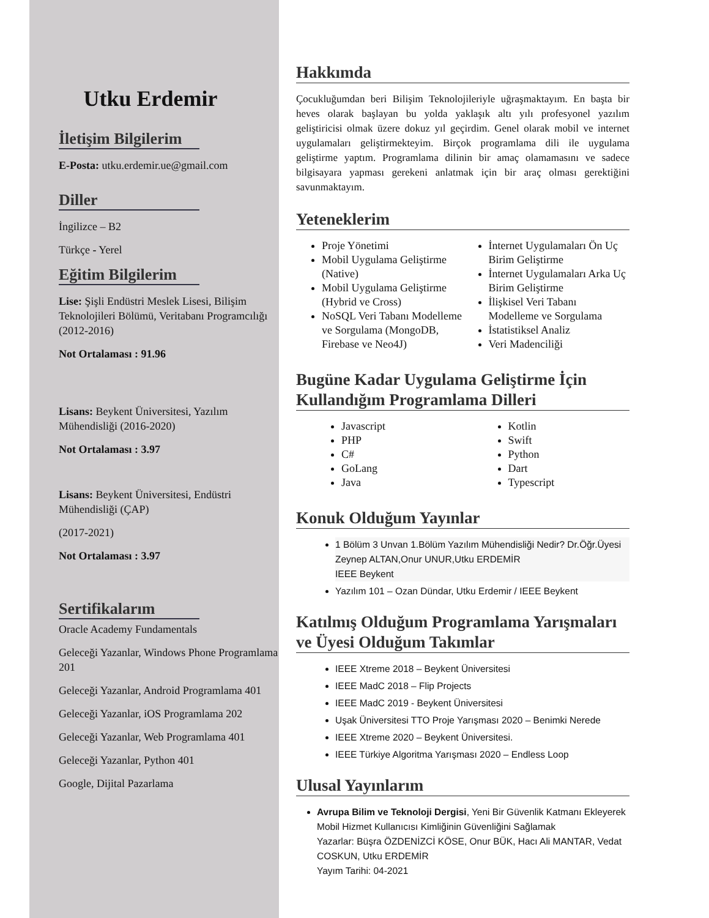Utku Erdemir
İletişim Bilgilerim
E-Posta: utku.erdemir.ue@gmail.com
Diller
İngilizce – B2
Türkçe - Yerel
Eğitim Bilgilerim
Lise: Şişli Endüstri Meslek Lisesi, Bilişim Teknolojileri Bölümü, Veritabanı Programcılığı (2012-2016)
Not Ortalaması : 91.96
Lisans: Beykent Üniversitesi, Yazılım Mühendisliği (2016-2020)
Not Ortalaması : 3.97
Lisans: Beykent Üniversitesi, Endüstri Mühendisliği (ÇAP)
(2017-2021)
Not Ortalaması : 3.97
Sertifikalarım
Oracle Academy Fundamentals
Geleceği Yazanlar, Windows Phone Programlama 201
Geleceği Yazanlar, Android Programlama 401
Geleceği Yazanlar, iOS Programlama 202
Geleceği Yazanlar, Web Programlama 401
Geleceği Yazanlar, Python 401
Google, Dijital Pazarlama
Hakkımda
Çocukluğumdan beri Bilişim Teknolojileriyle uğraşmaktayım. En başta bir heves olarak başlayan bu yolda yaklaşık altı yılı profesyonel yazılım geliştiricisi olmak üzere dokuz yıl geçirdim. Genel olarak mobil ve internet uygulamaları geliştirmekteyim. Birçok programlama dili ile uygulama geliştirme yaptım. Programlama dilinin bir amaç olamamasını ve sadece bilgisayara yapması gerekeni anlatmak için bir araç olması gerektiğini savunmaktayım.
Yeteneklerim
Proje Yönetimi
Mobil Uygulama Geliştirme (Native)
Mobil Uygulama Geliştirme (Hybrid ve Cross)
NoSQL Veri Tabanı Modelleme ve Sorgulama (MongoDB, Firebase ve Neo4J)
İnternet Uygulamaları Ön Uç Birim Geliştirme
İnternet Uygulamaları Arka Uç Birim Geliştirme
İlişkisel Veri Tabanı Modelleme ve Sorgulama
İstatistiksel Analiz
Veri Madenciliği
Bugüne Kadar Uygulama Geliştirme İçin Kullandığım Programlama Dilleri
Javascript
PHP
C#
GoLang
Java
Kotlin
Swift
Python
Dart
Typescript
Konuk Olduğum Yayınlar
1 Bölüm 3 Unvan 1.Bölüm Yazılım Mühendisliği Nedir? Dr.Öğr.Üyesi Zeynep ALTAN,Onur UNUR,Utku ERDEMİR
IEEE Beykent
Yazılım 101 – Ozan Dündar, Utku Erdemir / IEEE Beykent
Katılmış Olduğum Programlama Yarışmaları ve Üyesi Olduğum Takımlar
IEEE Xtreme 2018 – Beykent Üniversitesi
IEEE MadC 2018 – Flip Projects
IEEE MadC 2019 - Beykent Üniversitesi
Uşak Üniversitesi TTO Proje Yarışması 2020 – Benimki Nerede
IEEE Xtreme 2020 – Beykent Üniversitesi.
IEEE Türkiye Algoritma Yarışması 2020 – Endless Loop
Ulusal Yayınlarım
Avrupa Bilim ve Teknoloji Dergisi, Yeni Bir Güvenlik Katmanı Ekleyerek Mobil Hizmet Kullanıcısı Kimliğinin Güvenliğini Sağlamak
Yazarlar: Büşra ÖZDENİZCİ KÖSE, Onur BÜK, Hacı Ali MANTAR, Vedat COSKUN, Utku ERDEMİR
Yayım Tarihi: 04-2021